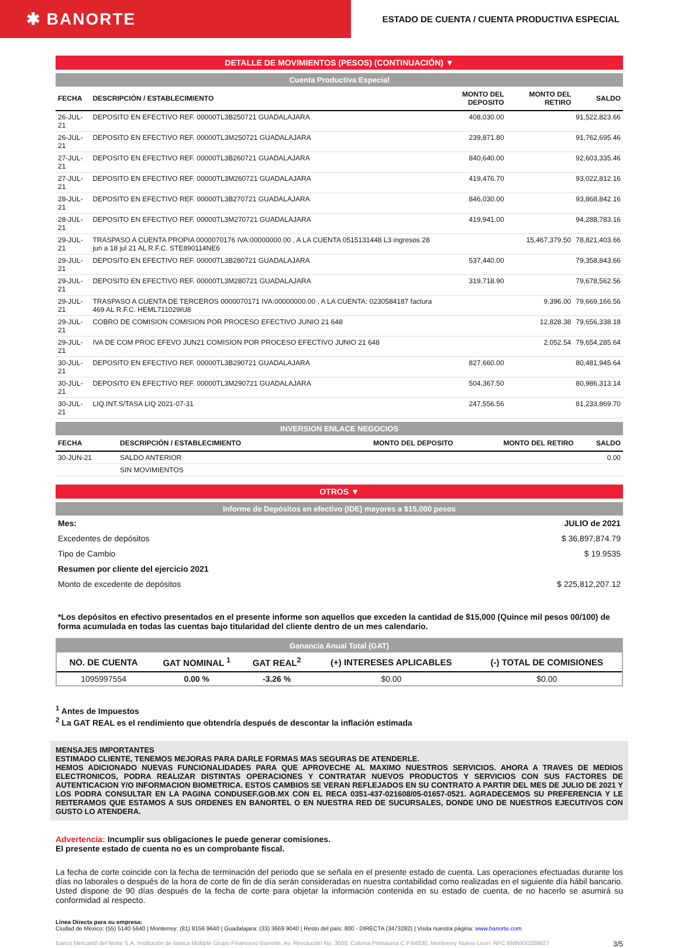✱ BANORTE
ESTADO DE CUENTA / CUENTA PRODUCTIVA ESPECIAL
DETALLE DE MOVIMIENTOS (PESOS) (CONTINUACIÓN) ▼
Cuenta Productiva Especial
| FECHA | DESCRIPCIÓN / ESTABLECIMIENTO | MONTO DEL DEPOSITO | MONTO DEL RETIRO | SALDO |
| --- | --- | --- | --- | --- |
| 26-JUL-21 | DEPOSITO EN EFECTIVO REF. 00000TL3B250721 GUADALAJARA | 408,030.00 | | 91,522,823.66 |
| 26-JUL-21 | DEPOSITO EN EFECTIVO REF. 00000TL3M250721 GUADALAJARA | 239,871.80 | | 91,762,695.46 |
| 27-JUL-21 | DEPOSITO EN EFECTIVO REF. 00000TL3B260721 GUADALAJARA | 840,640.00 | | 92,603,335.46 |
| 27-JUL-21 | DEPOSITO EN EFECTIVO REF. 00000TL3M260721 GUADALAJARA | 419,476.70 | | 93,022,812.16 |
| 28-JUL-21 | DEPOSITO EN EFECTIVO REF. 00000TL3B270721 GUADALAJARA | 846,030.00 | | 93,868,842.16 |
| 28-JUL-21 | DEPOSITO EN EFECTIVO REF. 00000TL3M270721 GUADALAJARA | 419,941.00 | | 94,288,783.16 |
| 29-JUL-21 | TRASPASO A CUENTA PROPIA 0000070176 IVA:00000000.00 , A LA CUENTA 0515131448 L3 ingresos 28 jun a 18 jul 21 AL R.F.C. STE890114NE6 | | 15,467,379.50 | 78,821,403.66 |
| 29-JUL-21 | DEPOSITO EN EFECTIVO REF. 00000TL3B280721 GUADALAJARA | 537,440.00 | | 79,358,843.66 |
| 29-JUL-21 | DEPOSITO EN EFECTIVO REF. 00000TL3M280721 GUADALAJARA | 319,718.90 | | 79,678,562.56 |
| 29-JUL-21 | TRASPASO A CUENTA DE TERCEROS 0000070171 IVA:00000000.00 , A LA CUENTA: 0230584187 factura 469 AL R.F.C. HEML711029IU8 | | 9,396.00 | 79,669,166.56 |
| 29-JUL-21 | COBRO DE COMISION COMISION POR PROCESO EFECTIVO JUNIO 21 648 | | 12,828.38 | 79,656,338.18 |
| 29-JUL-21 | IVA DE COM PROC EFEVO JUN21 COMISION POR PROCESO EFECTIVO JUNIO 21 648 | | 2,052.54 | 79,654,285.64 |
| 30-JUL-21 | DEPOSITO EN EFECTIVO REF. 00000TL3B290721 GUADALAJARA | 827,660.00 | | 80,481,945.64 |
| 30-JUL-21 | DEPOSITO EN EFECTIVO REF. 00000TL3M290721 GUADALAJARA | 504,367.50 | | 80,986,313.14 |
| 30-JUL-21 | LIQ.INT.S/TASA LIQ 2021-07-31 | 247,556.56 | | 81,233,869.70 |
INVERSION ENLACE NEGOCIOS
| FECHA | DESCRIPCIÓN / ESTABLECIMIENTO | MONTO DEL DEPOSITO | MONTO DEL RETIRO | SALDO |
| --- | --- | --- | --- | --- |
| 30-JUN-21 | SALDO ANTERIOR | | | 0.00 |
| | SIN MOVIMIENTOS | | | |
OTROS ▼
Informe de Depósitos en efectivo (IDE) mayores a $15,000 pesos
| Mes: | JULIO de 2021 |
| Excedentes de depósitos | $ 36,897,874.79 |
| Tipo de Cambio | $ 19.9535 |
| Resumen por cliente del ejercicio 2021 | |
| Monto de excedente de depósitos | $ 225,812,207.12 |
*Los depósitos en efectivo presentados en el presente informe son aquellos que exceden la cantidad de $15,000 (Quince mil pesos 00/100) de forma acumulada en todas las cuentas bajo titularidad del cliente dentro de un mes calendario.
Ganancia Anual Total (GAT)
| NO. DE CUENTA | GAT NOMINAL <sup>1</sup> | GAT REAL<sup>2</sup> | (+) INTERESES APLICABLES | (-) TOTAL DE COMISIONES |
| --- | --- | --- | --- | --- |
| 1095997554 | 0.00 % | -3.26 % | $0.00 | $0.00 |
<sup>1</sup> Antes de Impuestos
<sup>2</sup> La GAT REAL es el rendimiento que obtendría después de descontar la inflación estimada
MENSAJES IMPORTANTES
ESTIMADO CLIENTE, TENEMOS MEJORAS PARA DARLE FORMAS MAS SEGURAS DE ATENDERLE.
HEMOS ADICIONADO NUEVAS FUNCIONALIDADES PARA QUE APROVECHE AL MAXIMO NUESTROS SERVICIOS. AHORA A TRAVES DE MEDIOS ELECTRONICOS, PODRA REALIZAR DISTINTAS OPERACIONES Y CONTRATAR NUEVOS PRODUCTOS Y SERVICIOS CON SUS FACTORES DE AUTENTICACION Y/O INFORMACION BIOMETRICA. ESTOS CAMBIOS SE VERAN REFLEJADOS EN SU CONTRATO A PARTIR DEL MES DE JULIO DE 2021 Y LOS PODRA CONSULTAR EN LA PAGINA CONDUSEF.GOB.MX CON EL RECA 0351-437-021608/05-01657-0521. AGRADECEMOS SU PREFERENCIA Y LE REITERAMOS QUE ESTAMOS A SUS ORDENES EN BANORTEL O EN NUESTRA RED DE SUCURSALES, DONDE UNO DE NUESTROS EJECUTIVOS CON GUSTO LO ATENDERA.
Advertencia: Incumplir sus obligaciones le puede generar comisiones.
El presente estado de cuenta no es un comprobante fiscal.
La fecha de corte coincide con la fecha de terminación del periodo que se señala en el presente estado de cuenta. Las operaciones efectuadas durante los días no laborales o después de la hora de corte de fin de día serán consideradas en nuestra contabilidad como realizadas en el siguiente día hábil bancario. Usted dispone de 90 días después de la fecha de corte para objetar la información contenida en su estado de cuenta, de no hacerlo se asumirá su conformidad al respecto.
Línea Directa para su empresa:
Ciudad de México: (55) 5140 5640 | Monterrey: (81) 8156 9640 | Guadalajara: (33) 3669 9040 | Resto del país: 800 - DIRECTA (3473282) | Visita nuestra página: www.banorte.com
Banco Mercantil del Norte S.A. Institución de Banca Múltiple Grupo Financiero Banorte, Av. Revolución No. 3000, Colonia Primavera C.P.64830, Monterrey Nuevo Leon. RFC BMN930209927 3/5